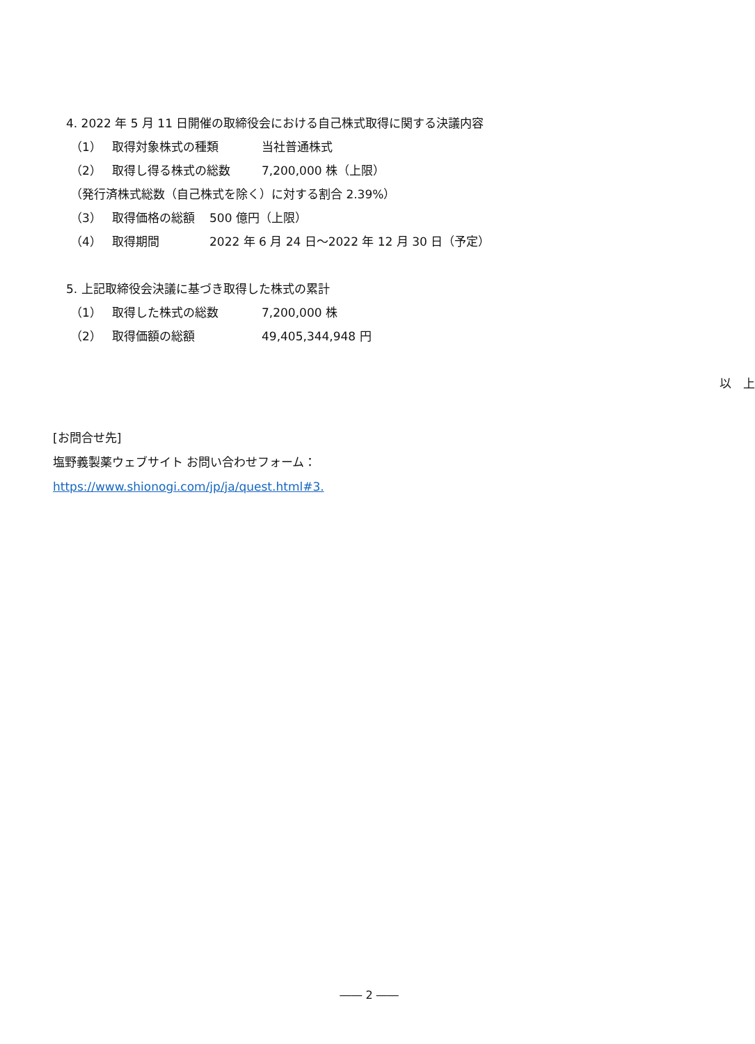4. 2022 年 5 月 11 日開催の取締役会における自己株式取得に関する決議内容
（1） 取得対象株式の種類 当社普通株式
（2） 取得し得る株式の総数 7,200,000 株（上限）
（発行済株式総数（自己株式を除く）に対する割合 2.39%）
（3） 取得価格の総額 500 億円（上限）
（4） 取得期間 2022 年 6 月 24 日～2022 年 12 月 30 日（予定）
5. 上記取締役会決議に基づき取得した株式の累計
（1） 取得した株式の総数 7,200,000 株
（2） 取得価額の総額 49,405,344,948 円
以　上
[お問合せ先]
塩野義製薬ウェブサイト お問い合わせフォーム：
https://www.shionogi.com/jp/ja/quest.html#3.
―― 2 ――